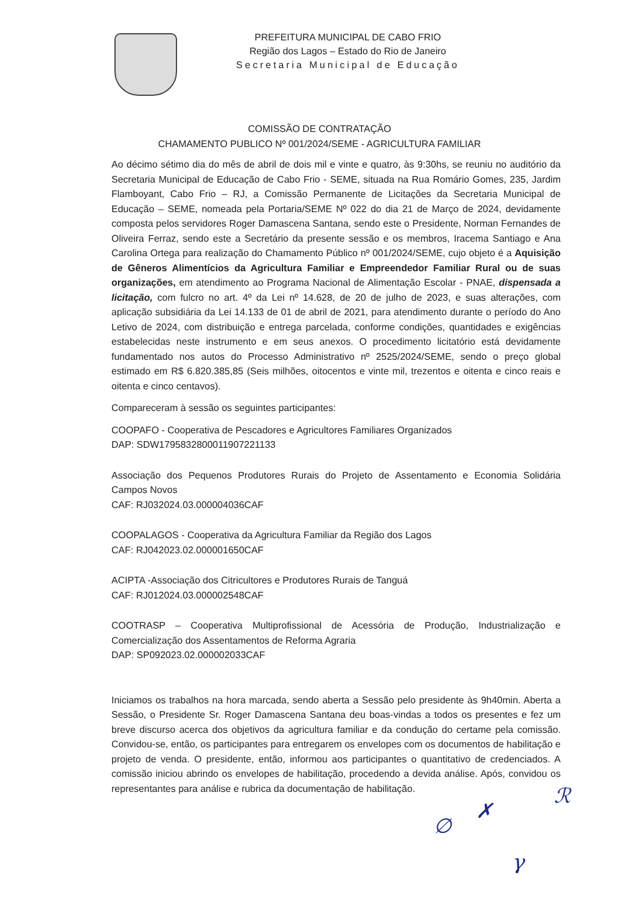PREFEITURA MUNICIPAL DE CABO FRIO
Região dos Lagos – Estado do Rio de Janeiro
Secretaria Municipal de Educação
COMISSÃO DE CONTRATAÇÃO
CHAMAMENTO PUBLICO Nº 001/2024/SEME - AGRICULTURA FAMILIAR
Ao décimo sétimo dia do mês de abril de dois mil e vinte e quatro, às 9:30hs, se reuniu no auditório da Secretaria Municipal de Educação de Cabo Frio - SEME, situada na Rua Romário Gomes, 235, Jardim Flamboyant, Cabo Frio – RJ, a Comissão Permanente de Licitações da Secretaria Municipal de Educação – SEME, nomeada pela Portaria/SEME Nº 022 do dia 21 de Março de 2024, devidamente composta pelos servidores Roger Damascena Santana, sendo este o Presidente, Norman Fernandes de Oliveira Ferraz, sendo este a Secretário da presente sessão e os membros, Iracema Santiago e Ana Carolina Ortega para realização do Chamamento Público nº 001/2024/SEME, cujo objeto é a Aquisição de Gêneros Alimentícios da Agricultura Familiar e Empreendedor Familiar Rural ou de suas organizações, em atendimento ao Programa Nacional de Alimentação Escolar - PNAE, dispensada a licitação, com fulcro no art. 4º da Lei nº 14.628, de 20 de julho de 2023, e suas alterações, com aplicação subsidiária da Lei 14.133 de 01 de abril de 2021, para atendimento durante o período do Ano Letivo de 2024, com distribuição e entrega parcelada, conforme condições, quantidades e exigências estabelecidas neste instrumento e em seus anexos. O procedimento licitatório está devidamente fundamentado nos autos do Processo Administrativo nº 2525/2024/SEME, sendo o preço global estimado em R$ 6.820.385,85 (Seis milhões, oitocentos e vinte mil, trezentos e oitenta e cinco reais e oitenta e cinco centavos).
Compareceram à sessão os seguintes participantes:
COOPAFO - Cooperativa de Pescadores e Agricultores Familiares Organizados
DAP: SDW1795832800011907221133
Associação dos Pequenos Produtores Rurais do Projeto de Assentamento e Economia Solidária Campos Novos
CAF: RJ032024.03.000004036CAF
COOPALAGOS - Cooperativa da Agricultura Familiar da Região dos Lagos
CAF: RJ042023.02.000001650CAF
ACIPTA -Associação dos Citricultores e Produtores Rurais de Tanguá
CAF: RJ012024.03.000002548CAF
COOTRASP – Cooperativa Multiprofissional de Acessória de Produção, Industrialização e Comercialização dos Assentamentos de Reforma Agraria
DAP: SP092023.02.000002033CAF
Iniciamos os trabalhos na hora marcada, sendo aberta a Sessão pelo presidente às 9h40min. Aberta a Sessão, o Presidente Sr. Roger Damascena Santana deu boas-vindas a todos os presentes e fez um breve discurso acerca dos objetivos da agricultura familiar e da condução do certame pela comissão. Convidou-se, então, os participantes para entregarem os envelopes com os documentos de habilitação e projeto de venda. O presidente, então, informou aos participantes o quantitativo de credenciados. A comissão iniciou abrindo os envelopes de habilitação, procedendo a devida análise. Após, convidou os representantes para análise e rubrica da documentação de habilitação.
∅
✗
ℛ
γ